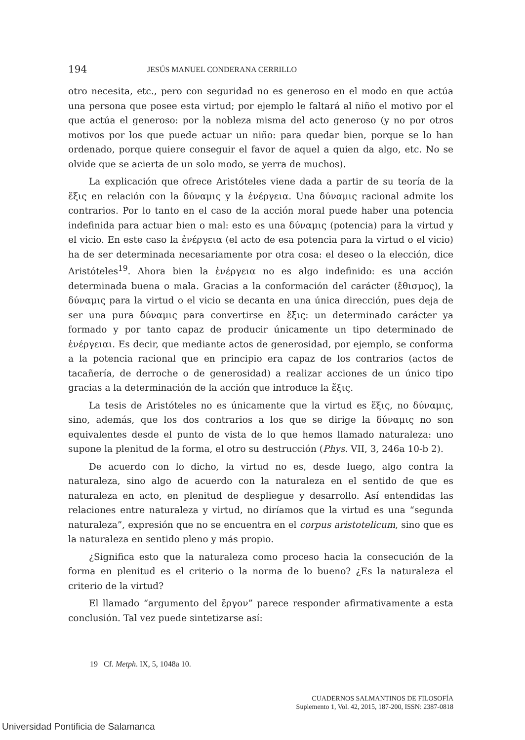194 JESÚS MANUEL CONDERANA CERRILLO
otro necesita, etc., pero con seguridad no es generoso en el modo en que actúa una persona que posee esta virtud; por ejemplo le faltará al niño el motivo por el que actúa el generoso: por la nobleza misma del acto generoso (y no por otros motivos por los que puede actuar un niño: para quedar bien, porque se lo han ordenado, porque quiere conseguir el favor de aquel a quien da algo, etc. No se olvide que se acierta de un solo modo, se yerra de muchos).
La explicación que ofrece Aristóteles viene dada a partir de su teoría de la ἕξις en relación con la δύναμις y la ἐνέργεια. Una δύναμις racional admite los contrarios. Por lo tanto en el caso de la acción moral puede haber una potencia indefinida para actuar bien o mal: esto es una δύναμις (potencia) para la virtud y el vicio. En este caso la ἐνέργεια (el acto de esa potencia para la virtud o el vicio) ha de ser determinada necesariamente por otra cosa: el deseo o la elección, dice Aristóteles<sup>19</sup>. Ahora bien la ἐνέργεια no es algo indefinido: es una acción determinada buena o mala. Gracias a la conformación del carácter (ἔθισμος), la δύναμις para la virtud o el vicio se decanta en una única dirección, pues deja de ser una pura δύναμις para convertirse en ἕξις: un determinado carácter ya formado y por tanto capaz de producir únicamente un tipo determinado de ἐνέργειαι. Es decir, que mediante actos de generosidad, por ejemplo, se conforma a la potencia racional que en principio era capaz de los contrarios (actos de tacañería, de derroche o de generosidad) a realizar acciones de un único tipo gracias a la determinación de la acción que introduce la ἕξις.
La tesis de Aristóteles no es únicamente que la virtud es ἕξις, no δύναμις, sino, además, que los dos contrarios a los que se dirige la δύναμις no son equivalentes desde el punto de vista de lo que hemos llamado naturaleza: uno supone la plenitud de la forma, el otro su destrucción (Phys. VII, 3, 246a 10-b 2).
De acuerdo con lo dicho, la virtud no es, desde luego, algo contra la naturaleza, sino algo de acuerdo con la naturaleza en el sentido de que es naturaleza en acto, en plenitud de despliegue y desarrollo. Así entendidas las relaciones entre naturaleza y virtud, no diríamos que la virtud es una “segunda naturaleza”, expresión que no se encuentra en el corpus aristotelicum, sino que es la naturaleza en sentido pleno y más propio.
¿Significa esto que la naturaleza como proceso hacia la consecución de la forma en plenitud es el criterio o la norma de lo bueno? ¿Es la naturaleza el criterio de la virtud?
El llamado “argumento del ἔργον” parece responder afirmativamente a esta conclusión. Tal vez puede sintetizarse así:
19 Cf. Metph. IX, 5, 1048a 10.
CUADERNOS SALMANTINOS DE FILOSOFÍA
Suplemento 1, Vol. 42, 2015, 187-200, ISSN: 2387-0818
Universidad Pontificia de Salamanca